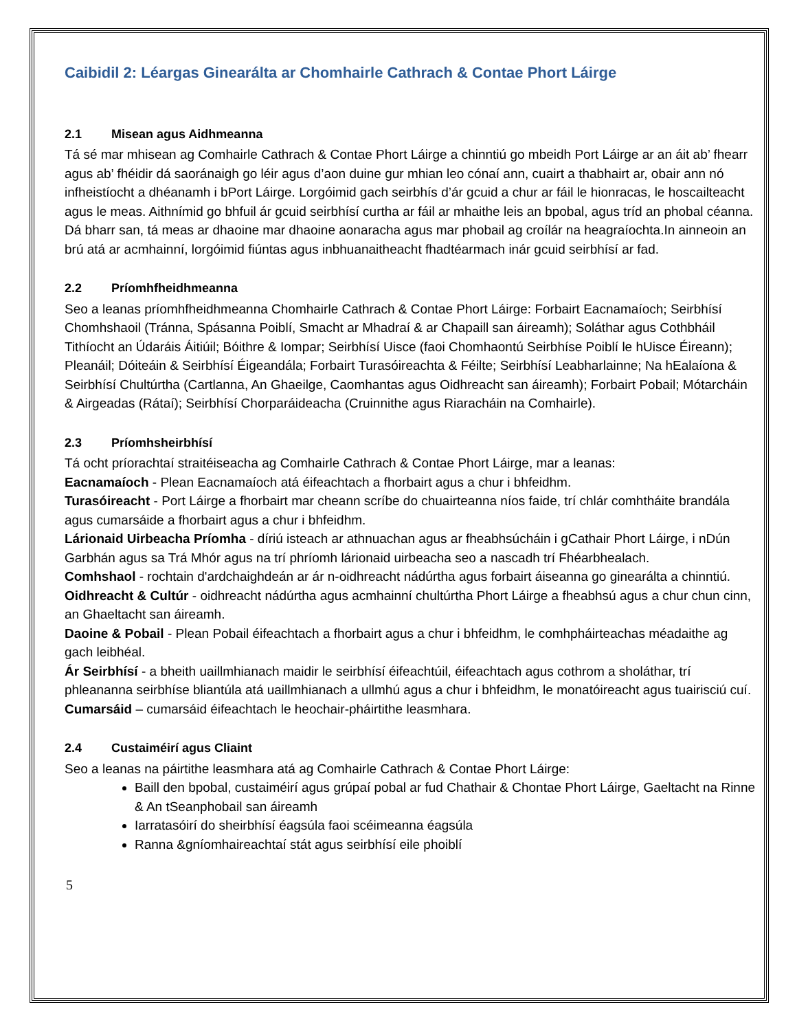Caibidil 2: Léargas Ginearálta ar Chomhairle Cathrach & Contae Phort Láirge
2.1 Misean agus Aidhmeanna
Tá sé mar mhisean ag Comhairle Cathrach & Contae Phort Láirge a chinntiú go mbeidh Port Láirge ar an áit ab’ fhearr agus ab’ fhéidir dá saoránaigh go léir agus d’aon duine gur mhian leo cónaí ann, cuairt a thabhairt ar, obair ann nó infheistíocht a dhéanamh i bPort Láirge. Lorgóimid gach seirbhís d’ár gcuid a chur ar fáil le hionracas, le hoscailteacht agus le meas. Aithnímid go bhfuil ár gcuid seirbhísí curtha ar fáil ar mhaithe leis an bpobal, agus tríd an phobal céanna. Dá bharr san, tá meas ar dhaoine mar dhaoine aonaracha agus mar phobail ag croílár na heagraíochta.In ainneoin an brú atá ar acmhainní, lorgóimid fiúntas agus inbhuanaitheacht fhadtéarmach inár gcuid seirbhísí ar fad.
2.2 Príomhfheidhmeanna
Seo a leanas príomhfheidhmeanna Chomhairle Cathrach & Contae Phort Láirge: Forbairt Eacnamaíoch; Seirbhísí Chomhshaoil (Tránna, Spásanna Poiblí, Smacht ar Mhadraí & ar Chapaill san áireamh); Soláthar agus Cothbháil Tithíocht an Údaráis Áitiúil; Bóithre & Iompar; Seirbhísí Uisce (faoi Chomhaontú Seirbhíse Poiblí le hUisce Éireann); Pleanáil; Dóiteáin & Seirbhísí Éigeandála; Forbairt Turasóireachta & Féilte; Seirbhísí Leabharlainne; Na hEalaíona & Seirbhísí Chultúrtha (Cartlanna, An Ghaeilge, Caomhantas agus Oidhreacht san áireamh); Forbairt Pobail; Mótarcháin & Airgeadas (Rátaí); Seirbhísí Chorparáideacha (Cruinnithe agus Riaracháin na Comhairle).
2.3 Príomhsheirbhísí
Tá ocht príorachtaí straitéiseacha ag Comhairle Cathrach & Contae Phort Láirge, mar a leanas:
Eacnamaíoch - Plean Eacnamaíoch atá éifeachtach a fhorbairt agus a chur i bhfeidhm.
Turasóireacht - Port Láirge a fhorbairt mar cheann scríbe do chuairteanna níos faide, trí chlár comhtháite brandála agus cumarsáide a fhorbairt agus a chur i bhfeidhm.
Lárionaid Uirbeacha Príomha - díriú isteach ar athnuachan agus ar fheabhsúcháin i gCathair Phort Láirge, i nDún Garbhán agus sa Trá Mhór agus na trí phríomh lárionaid uirbeacha seo a nascadh trí Fhéarbhealach.
Comhshaol - rochtain d'ardchaighdeán ar ár n-oidhreacht nádúrtha agus forbairt áiseanna go ginearálta a chinntiú.
Oidhreacht & Cultúr - oidhreacht nádúrtha agus acmhainní chultúrtha Phort Láirge a fheabhsú agus a chur chun cinn, an Ghaeltacht san áireamh.
Daoine & Pobail - Plean Pobail éifeachtach a fhorbairt agus a chur i bhfeidhm, le comhpháirteachas méadaithe ag gach leibhéal.
Ár Seirbhísí - a bheith uaillmhianach maidir le seirbhísí éifeachtúil, éifeachtach agus cothrom a sholáthar, trí phleananna seirbhíse bliantúla atá uaillmhianach a ullmhú agus a chur i bhfeidhm, le monatóireacht agus tuairisciú cuí.
Cumarsáid – cumarsáid éifeachtach le heochair-pháirtithe leasmhara.
2.4 Custaiméirí agus Cliaint
Seo a leanas na páirtithe leasmhara atá ag Comhairle Cathrach & Contae Phort Láirge:
Baill den bpobal, custaiméirí agus grúpaí pobal ar fud Chathair & Chontae Phort Láirge, Gaeltacht na Rinne & An tSeanphobail san áireamh
Iarratasóirí do sheirbhísí éagsúla faoi scéimeanna éagsúla
Ranna &gníomhaireachtaí stát agus seirbhísí eile phoiblí
5